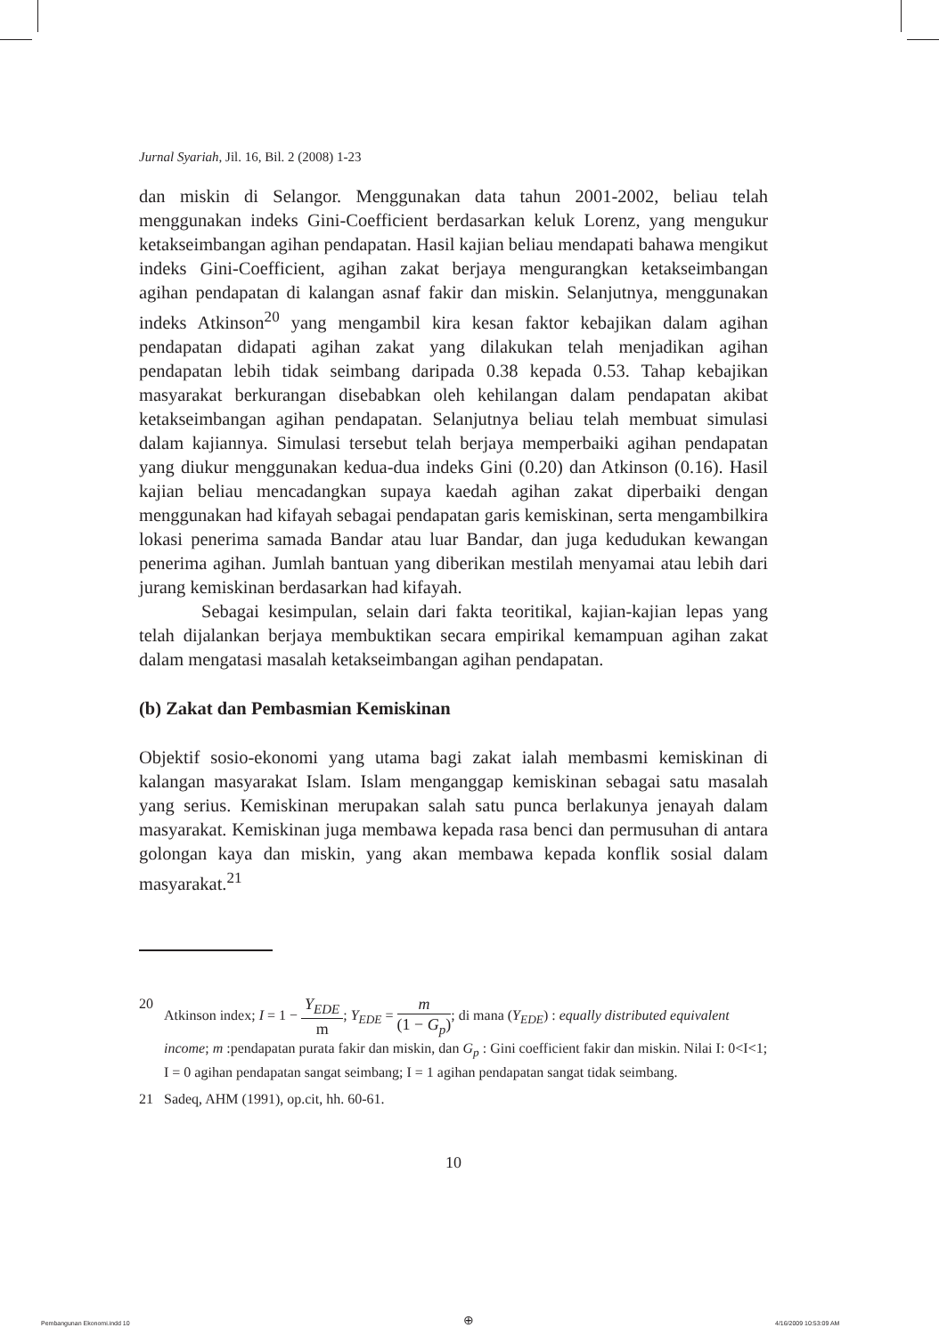Jurnal Syariah, Jil. 16, Bil. 2 (2008) 1-23
dan miskin di Selangor. Menggunakan data tahun 2001-2002, beliau telah menggunakan indeks Gini-Coefficient berdasarkan keluk Lorenz, yang mengukur ketakseimbangan agihan pendapatan. Hasil kajian beliau mendapati bahawa mengikut indeks Gini-Coefficient, agihan zakat berjaya mengurangkan ketakseimbangan agihan pendapatan di kalangan asnaf fakir dan miskin. Selanjutnya, menggunakan indeks Atkinson<sup>20</sup> yang mengambil kira kesan faktor kebajikan dalam agihan pendapatan didapati agihan zakat yang dilakukan telah menjadikan agihan pendapatan lebih tidak seimbang daripada 0.38 kepada 0.53. Tahap kebajikan masyarakat berkurangan disebabkan oleh kehilangan dalam pendapatan akibat ketakseimbangan agihan pendapatan. Selanjutnya beliau telah membuat simulasi dalam kajiannya. Simulasi tersebut telah berjaya memperbaiki agihan pendapatan yang diukur menggunakan kedua-dua indeks Gini (0.20) dan Atkinson (0.16). Hasil kajian beliau mencadangkan supaya kaedah agihan zakat diperbaiki dengan menggunakan had kifayah sebagai pendapatan garis kemiskinan, serta mengambilkira lokasi penerima samada Bandar atau luar Bandar, dan juga kedudukan kewangan penerima agihan. Jumlah bantuan yang diberikan mestilah menyamai atau lebih dari jurang kemiskinan berdasarkan had kifayah.
Sebagai kesimpulan, selain dari fakta teoritikal, kajian-kajian lepas yang telah dijalankan berjaya membuktikan secara empirikal kemampuan agihan zakat dalam mengatasi masalah ketakseimbangan agihan pendapatan.
(b) Zakat dan Pembasmian Kemiskinan
Objektif sosio-ekonomi yang utama bagi zakat ialah membasmi kemiskinan di kalangan masyarakat Islam. Islam menganggap kemiskinan sebagai satu masalah yang serius. Kemiskinan merupakan salah satu punca berlakunya jenayah dalam masyarakat. Kemiskinan juga membawa kepada rasa benci dan permusuhan di antara golongan kaya dan miskin, yang akan membawa kepada konflik sosial dalam masyarakat.<sup>21</sup>
20 Atkinson index; I = 1 − Y<sub>EDE</sub> m; Y<sub>EDE</sub> = m (1 − G<sub>p</sub>); di mana (Y<sub>EDE</sub>) : equally distributed equivalent income; m :pendapatan purata fakir dan miskin, dan G<sub>p</sub> : Gini coefficient fakir dan miskin. Nilai I: 0<I<1; I = 0 agihan pendapatan sangat seimbang; I = 1 agihan pendapatan sangat tidak seimbang.
21 Sadeq, AHM (1991), op.cit, hh. 60-61.
10
Pembangunan Ekonomi.indd 10 ⊕ 4/16/2009 10:53:09 AM